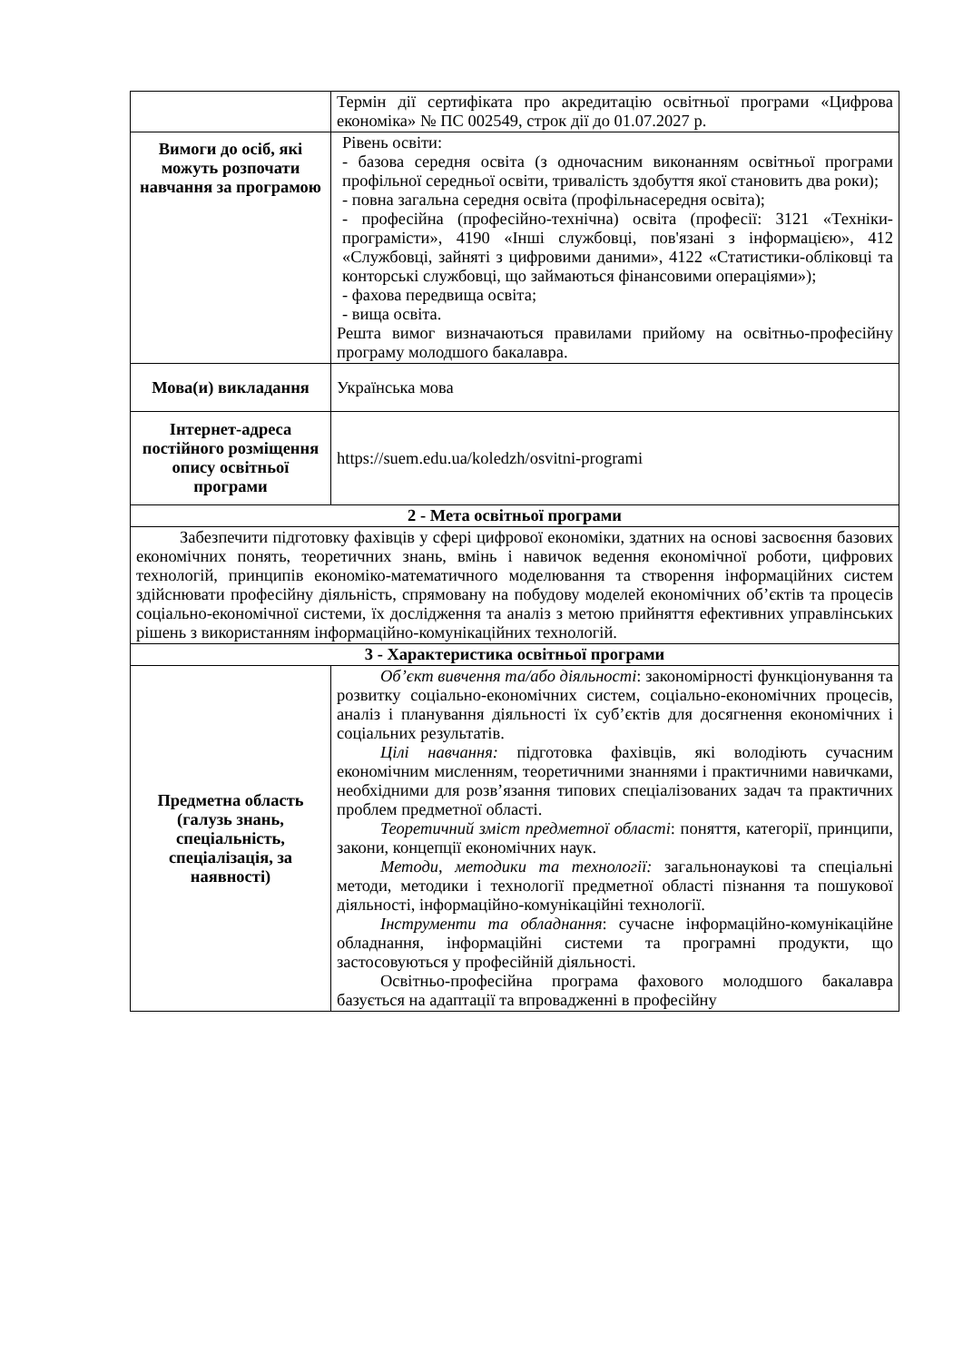| | Термін дії сертифіката про акредитацію освітньої програми «Цифрова економіка» № ПС 002549, строк дії до 01.07.2027 р. |
| Вимоги до осіб, які можуть розпочати навчання за програмою | Рівень освіти: - базова середня освіта (з одночасним виконанням освітньої програми профільної середньої освіти, тривалість здобуття якої становить два роки); - повна загальна середня освіта (профільнасередня освіта); - професійна (професійно-технічна) освіта (професії: 3121 «Техніки-програмісти», 4190 «Інші службовці, пов'язані з інформацією», 412 «Службовці, зайняті з цифровими даними», 4122 «Статистики-обліковці та конторські службовці, що займаються фінансовими операціями»); - фахова передвища освіта; - вища освіта. Решта вимог визначаються правилами прийому на освітньо-професійну програму молодшого бакалавра. |
| Мова(и) викладання | Українська мова |
| Інтернет-адреса постійного розміщення опису освітньої програми | https://suem.edu.ua/koledzh/osvitni-programi |
| 2 - Мета освітньої програми | |
| Забезпечити підготовку фахівців у сфері цифрової економіки, здатних на основі засвоєння базових економічних понять, теоретичних знань, вмінь і навичок ведення економічної роботи, цифрових технологій, принципів економіко-математичного моделювання та створення інформаційних систем здійснювати професійну діяльність, спрямовану на побудову моделей економічних об’єктів та процесів соціально-економічної системи, їх дослідження та аналіз з метою прийняття ефективних управлінських рішень з використанням інформаційно-комунікаційних технологій. | |
| 3 - Характеристика освітньої програми | |
| Предметна область (галузь знань, спеціальність, спеціалізація, за наявності) | Об’єкт вивчення та/або діяльності : закономірності функціонування та розвитку соціально-економічних систем, соціально-економічних процесів, аналіз і планування діяльності їх суб’єктів для досягнення економічних і соціальних результатів. Цілі навчання: підготовка фахівців, які володіють сучасним економічним мисленням, теоретичними знаннями і практичними навичками, необхідними для розв’язання типових спеціалізованих задач та практичних проблем предметної області. Теоретичний зміст предметної області : поняття, категорії, принципи, закони, концепції економічних наук. Методи, методики та технології: загальнонаукові та спеціальні методи, методики і технології предметної області пізнання та пошукової діяльності, інформаційно-комунікаційні технології. Інструменти та обладнання : сучасне інформаційно-комунікаційне обладнання, інформаційні системи та програмні продукти, що застосовуються у професійній діяльності. Освітньо-професійна програма фахового молодшого бакалавра базується на адаптації та впровадженні в професійну |